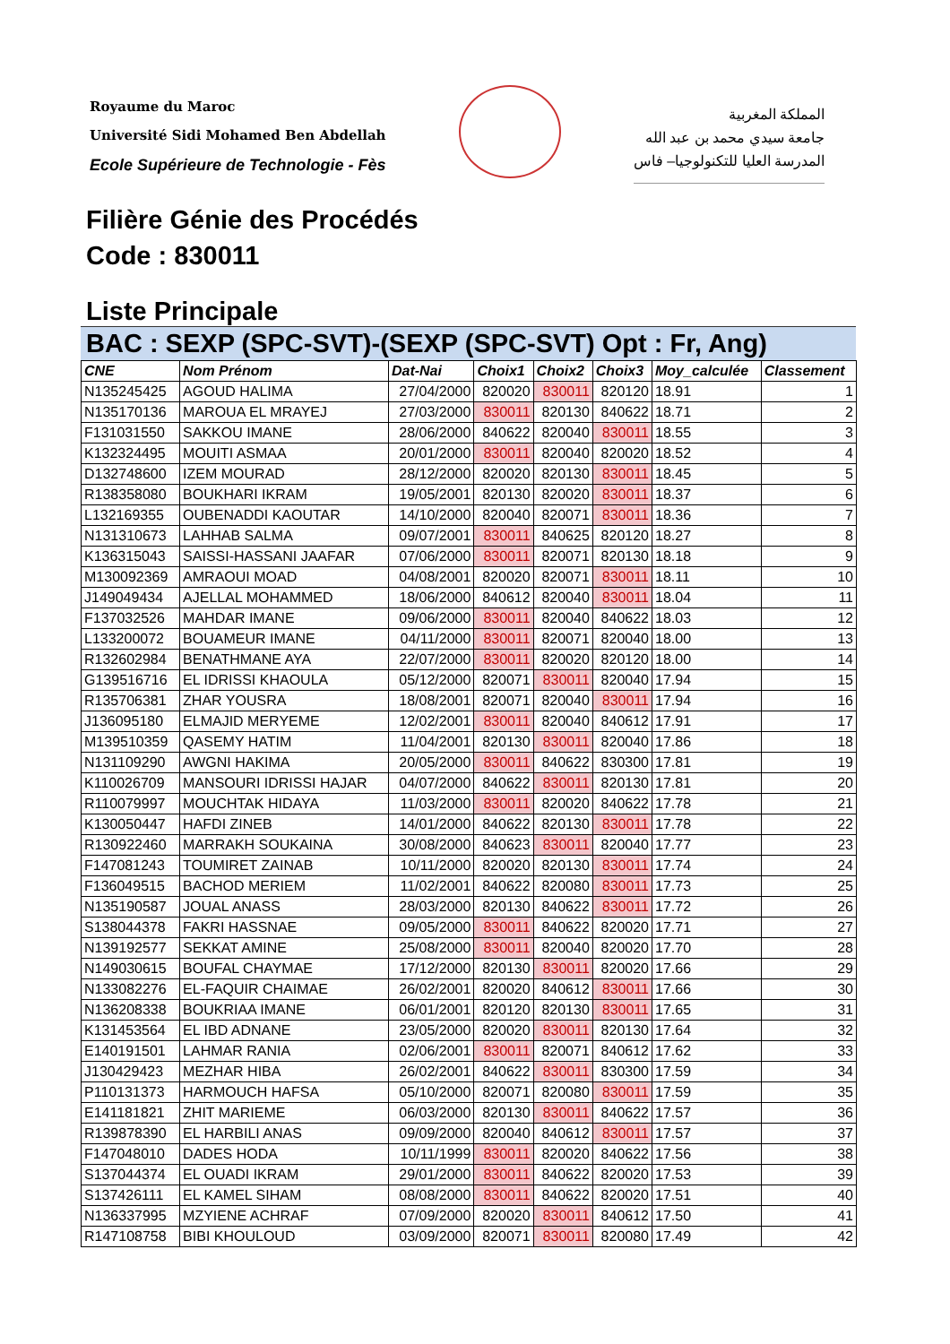Royaume du Maroc
Université Sidi Mohamed Ben Abdellah
Ecole Supérieure de Technologie - Fès
المملكة المغربية
جامعة سيدي محمد بن عبد الله
المدرسة العليا للتكنولوجيا– فاس
Filière Génie des Procédés
Code : 830011
Liste Principale
BAC : SEXP (SPC-SVT)-(SEXP (SPC-SVT) Opt : Fr, Ang)
| CNE | Nom Prénom | Dat-Nai | Choix1 | Choix2 | Choix3 | Moy_calculée | Classement |
| --- | --- | --- | --- | --- | --- | --- | --- |
| N135245425 | AGOUD HALIMA | 27/04/2000 | 820020 | 830011 | 820120 | 18.91 | 1 |
| N135170136 | MAROUA EL MRAYEJ | 27/03/2000 | 830011 | 820130 | 840622 | 18.71 | 2 |
| F131031550 | SAKKOU IMANE | 28/06/2000 | 840622 | 820040 | 830011 | 18.55 | 3 |
| K132324495 | MOUITI ASMAA | 20/01/2000 | 830011 | 820040 | 820020 | 18.52 | 4 |
| D132748600 | IZEM MOURAD | 28/12/2000 | 820020 | 820130 | 830011 | 18.45 | 5 |
| R138358080 | BOUKHARI IKRAM | 19/05/2001 | 820130 | 820020 | 830011 | 18.37 | 6 |
| L132169355 | OUBENADDI KAOUTAR | 14/10/2000 | 820040 | 820071 | 830011 | 18.36 | 7 |
| N131310673 | LAHHAB SALMA | 09/07/2001 | 830011 | 840625 | 820120 | 18.27 | 8 |
| K136315043 | SAISSI-HASSANI JAAFAR | 07/06/2000 | 830011 | 820071 | 820130 | 18.18 | 9 |
| M130092369 | AMRAOUI MOAD | 04/08/2001 | 820020 | 820071 | 830011 | 18.11 | 10 |
| J149049434 | AJELLAL MOHAMMED | 18/06/2000 | 840612 | 820040 | 830011 | 18.04 | 11 |
| F137032526 | MAHDAR IMANE | 09/06/2000 | 830011 | 820040 | 840622 | 18.03 | 12 |
| L133200072 | BOUAMEUR IMANE | 04/11/2000 | 830011 | 820071 | 820040 | 18.00 | 13 |
| R132602984 | BENATHMANE AYA | 22/07/2000 | 830011 | 820020 | 820120 | 18.00 | 14 |
| G139516716 | EL IDRISSI KHAOULA | 05/12/2000 | 820071 | 830011 | 820040 | 17.94 | 15 |
| R135706381 | ZHAR YOUSRA | 18/08/2001 | 820071 | 820040 | 830011 | 17.94 | 16 |
| J136095180 | ELMAJID MERYEME | 12/02/2001 | 830011 | 820040 | 840612 | 17.91 | 17 |
| M139510359 | QASEMY HATIM | 11/04/2001 | 820130 | 830011 | 820040 | 17.86 | 18 |
| N131109290 | AWGNI HAKIMA | 20/05/2000 | 830011 | 840622 | 830300 | 17.81 | 19 |
| K110026709 | MANSOURI IDRISSI HAJAR | 04/07/2000 | 840622 | 830011 | 820130 | 17.81 | 20 |
| R110079997 | MOUCHTAK HIDAYA | 11/03/2000 | 830011 | 820020 | 840622 | 17.78 | 21 |
| K130050447 | HAFDI ZINEB | 14/01/2000 | 840622 | 820130 | 830011 | 17.78 | 22 |
| R130922460 | MARRAKH SOUKAINA | 30/08/2000 | 840623 | 830011 | 820040 | 17.77 | 23 |
| F147081243 | TOUMIRET ZAINAB | 10/11/2000 | 820020 | 820130 | 830011 | 17.74 | 24 |
| F136049515 | BACHOD MERIEM | 11/02/2001 | 840622 | 820080 | 830011 | 17.73 | 25 |
| N135190587 | JOUAL ANASS | 28/03/2000 | 820130 | 840622 | 830011 | 17.72 | 26 |
| S138044378 | FAKRI HASSNAE | 09/05/2000 | 830011 | 840622 | 820020 | 17.71 | 27 |
| N139192577 | SEKKAT AMINE | 25/08/2000 | 830011 | 820040 | 820020 | 17.70 | 28 |
| N149030615 | BOUFAL CHAYMAE | 17/12/2000 | 820130 | 830011 | 820020 | 17.66 | 29 |
| N133082276 | EL-FAQUIR CHAIMAE | 26/02/2001 | 820020 | 840612 | 830011 | 17.66 | 30 |
| N136208338 | BOUKRIAA IMANE | 06/01/2001 | 820120 | 820130 | 830011 | 17.65 | 31 |
| K131453564 | EL IBD ADNANE | 23/05/2000 | 820020 | 830011 | 820130 | 17.64 | 32 |
| E140191501 | LAHMAR RANIA | 02/06/2001 | 830011 | 820071 | 840612 | 17.62 | 33 |
| J130429423 | MEZHAR HIBA | 26/02/2001 | 840622 | 830011 | 830300 | 17.59 | 34 |
| P110131373 | HARMOUCH HAFSA | 05/10/2000 | 820071 | 820080 | 830011 | 17.59 | 35 |
| E141181821 | ZHIT MARIEME | 06/03/2000 | 820130 | 830011 | 840622 | 17.57 | 36 |
| R139878390 | EL HARBILI ANAS | 09/09/2000 | 820040 | 840612 | 830011 | 17.57 | 37 |
| F147048010 | DADES HODA | 10/11/1999 | 830011 | 820020 | 840622 | 17.56 | 38 |
| S137044374 | EL OUADI IKRAM | 29/01/2000 | 830011 | 840622 | 820020 | 17.53 | 39 |
| S137426111 | EL KAMEL SIHAM | 08/08/2000 | 830011 | 840622 | 820020 | 17.51 | 40 |
| N136337995 | MZYIENE ACHRAF | 07/09/2000 | 820020 | 830011 | 840612 | 17.50 | 41 |
| R147108758 | BIBI KHOULOUD | 03/09/2000 | 820071 | 830011 | 820080 | 17.49 | 42 |